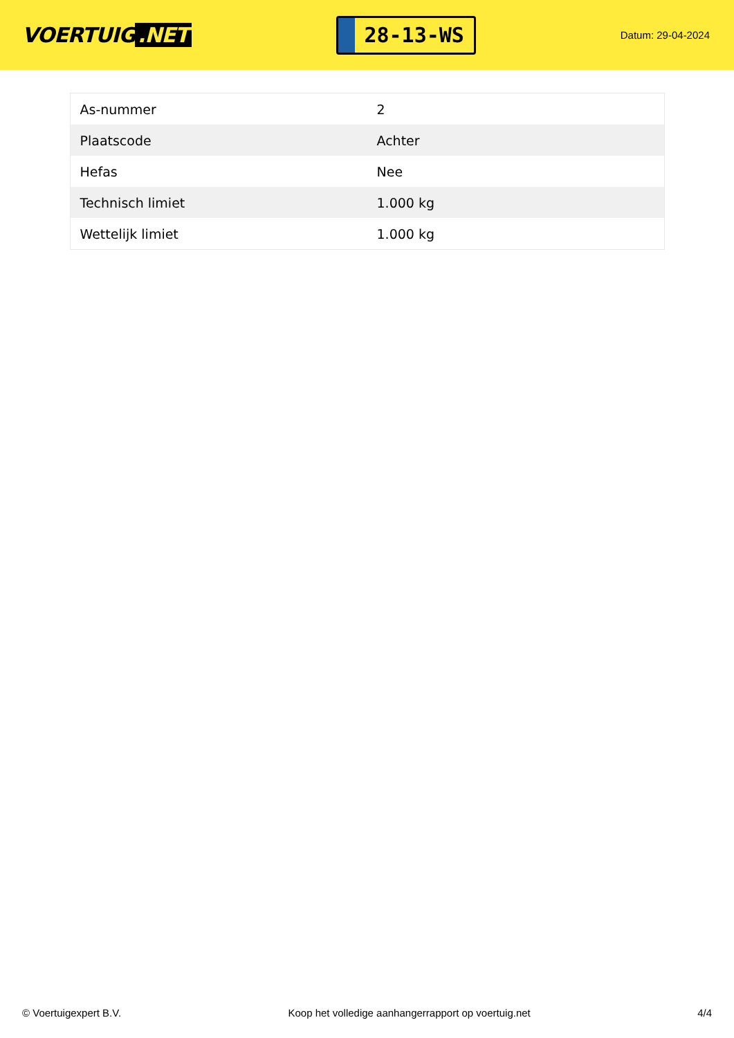VOERTUIG.NET
28-13-WS
Datum: 29-04-2024
| As-nummer | 2 |
| Plaatscode | Achter |
| Hefas | Nee |
| Technisch limiet | 1.000 kg |
| Wettelijk limiet | 1.000 kg |
© Voertuigexpert B.V. Koop het volledige aanhangerrapport op voertuig.net 4/4